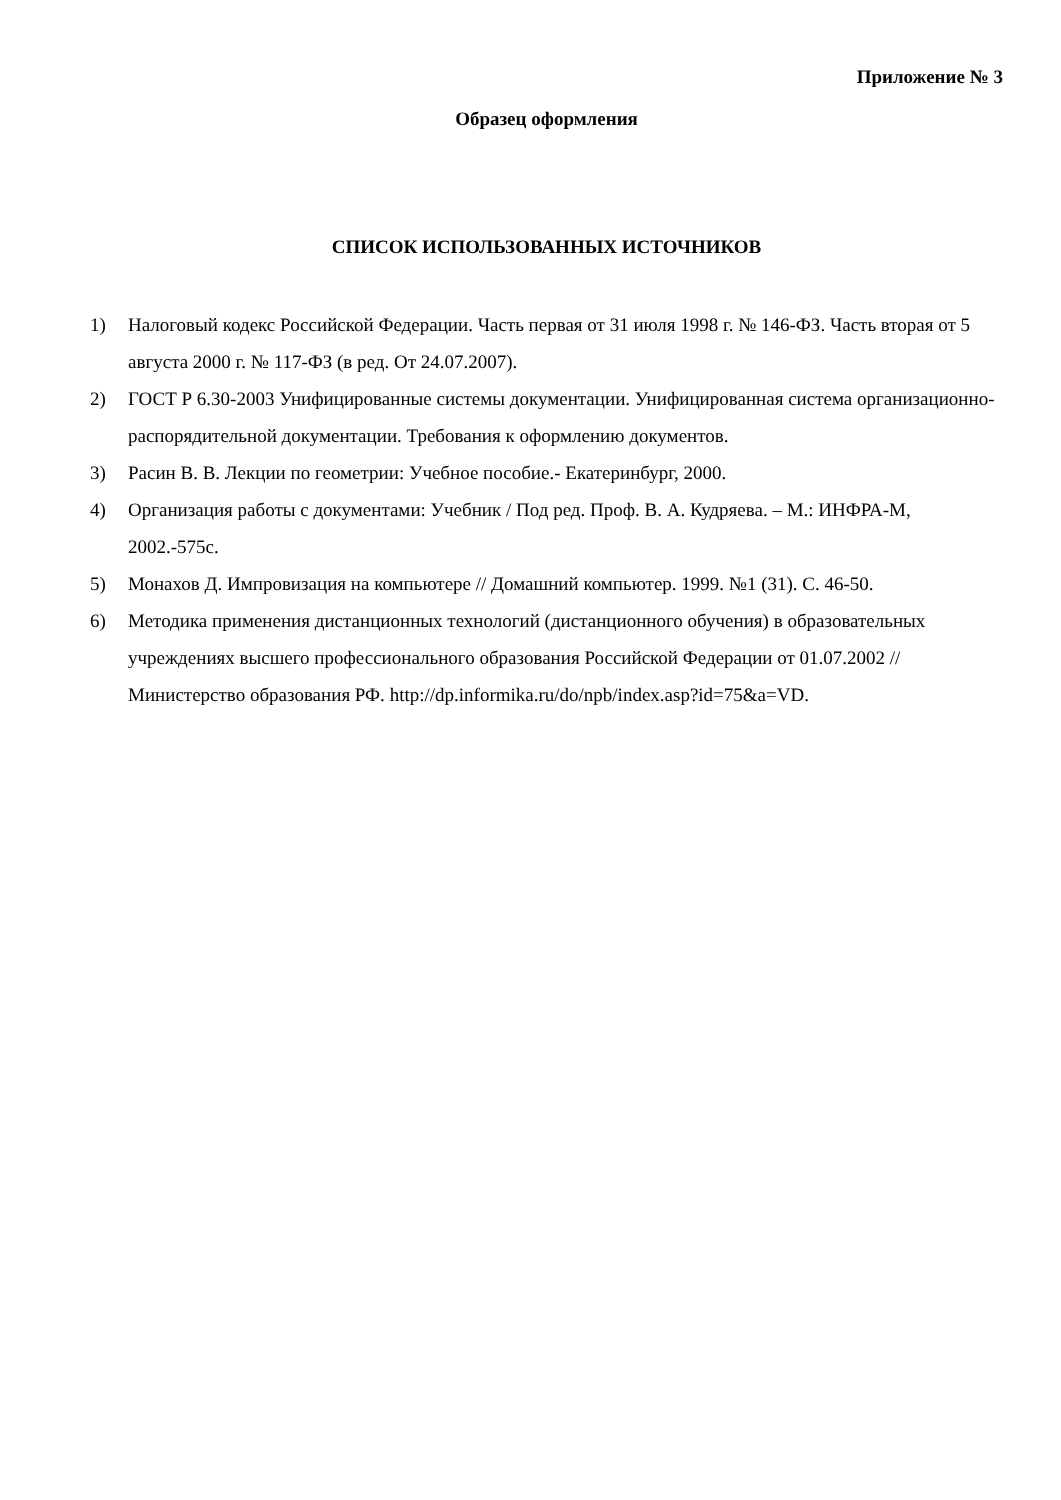Приложение № 3
Образец оформления
СПИСОК ИСПОЛЬЗОВАННЫХ ИСТОЧНИКОВ
1) Налоговый кодекс Российской Федерации. Часть первая от 31 июля 1998 г. № 146-ФЗ. Часть вторая от 5 августа 2000 г. № 117-ФЗ (в ред. От 24.07.2007).
2) ГОСТ Р 6.30-2003 Унифицированные системы документации. Унифицированная система организационно-распорядительной документации. Требования к оформлению документов.
3) Расин В. В. Лекции по геометрии: Учебное пособие.- Екатеринбург, 2000.
4) Организация работы с документами: Учебник / Под ред. Проф. В. А. Кудряева. – М.: ИНФРА-М, 2002.-575с.
5) Монахов Д. Импровизация на компьютере // Домашний компьютер. 1999. №1 (31). С. 46-50.
6) Методика применения дистанционных технологий (дистанционного обучения) в образовательных учреждениях высшего профессионального образования Российской Федерации от 01.07.2002 // Министерство образования РФ. http://dp.informika.ru/do/npb/index.asp?id=75&a=VD.